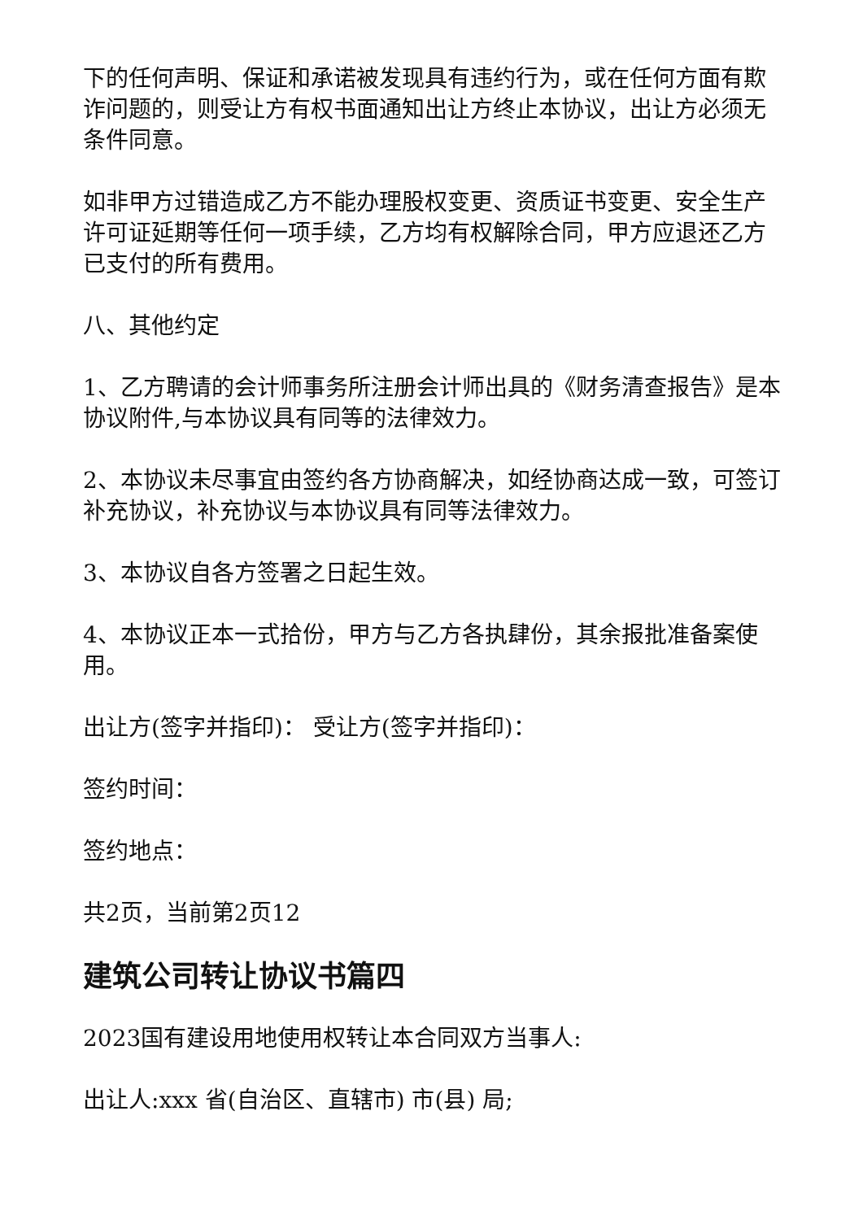下的任何声明、保证和承诺被发现具有违约行为，或在任何方面有欺诈问题的，则受让方有权书面通知出让方终止本协议，出让方必须无条件同意。
如非甲方过错造成乙方不能办理股权变更、资质证书变更、安全生产许可证延期等任何一项手续，乙方均有权解除合同，甲方应退还乙方已支付的所有费用。
八、其他约定
1、乙方聘请的会计师事务所注册会计师出具的《财务清查报告》是本协议附件,与本协议具有同等的法律效力。
2、本协议未尽事宜由签约各方协商解决，如经协商达成一致，可签订补充协议，补充协议与本协议具有同等法律效力。
3、本协议自各方签署之日起生效。
4、本协议正本一式拾份，甲方与乙方各执肆份，其余报批准备案使用。
出让方(签字并指印)： 受让方(签字并指印)：
签约时间：
签约地点：
共2页，当前第2页12
建筑公司转让协议书篇四
2023国有建设用地使用权转让本合同双方当事人:
出让人:xxx 省(自治区、直辖市) 市(县) 局;